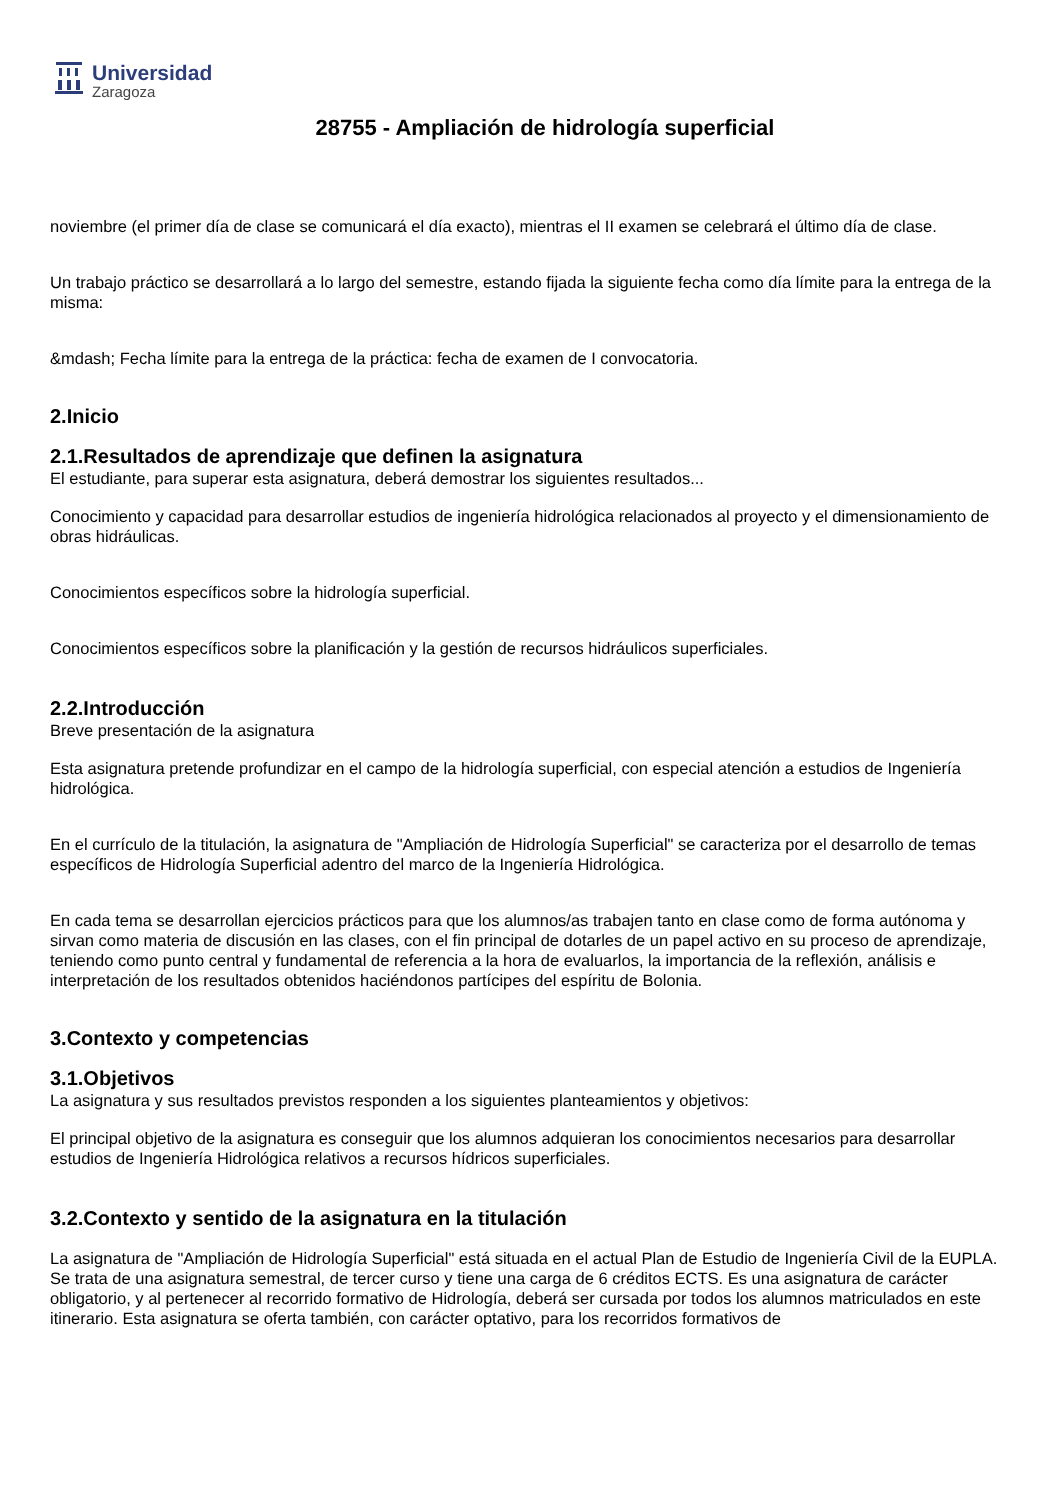Universidad
Zaragoza
28755 - Ampliación de hidrología superficial
noviembre (el primer día de clase se comunicará el día exacto), mientras el II examen se celebrará el último día de clase.
Un trabajo práctico se desarrollará a lo largo del semestre, estando fijada la siguiente fecha como día límite para la entrega de la misma:
&mdash; Fecha límite para la entrega de la práctica: fecha de examen de I convocatoria.
2.Inicio
2.1.Resultados de aprendizaje que definen la asignatura
El estudiante, para superar esta asignatura, deberá demostrar los siguientes resultados...
Conocimiento y capacidad para desarrollar estudios de ingeniería hidrológica relacionados al proyecto y el dimensionamiento de obras hidráulicas.
Conocimientos específicos sobre la hidrología superficial.
Conocimientos específicos sobre la planificación y la gestión de recursos hidráulicos superficiales.
2.2.Introducción
Breve presentación de la asignatura
Esta asignatura pretende profundizar en el campo de la hidrología superficial, con especial atención a estudios de Ingeniería hidrológica.
En el currículo de la titulación, la asignatura de "Ampliación de Hidrología Superficial" se caracteriza por el desarrollo de temas específicos de Hidrología Superficial adentro del marco de la Ingeniería Hidrológica.
En cada tema se desarrollan ejercicios prácticos para que los alumnos/as trabajen tanto en clase como de forma autónoma y sirvan como materia de discusión en las clases, con el fin principal de dotarles de un papel activo en su proceso de aprendizaje, teniendo como punto central y fundamental de referencia a la hora de evaluarlos, la importancia de la reflexión, análisis e interpretación de los resultados obtenidos haciéndonos partícipes del espíritu de Bolonia.
3.Contexto y competencias
3.1.Objetivos
La asignatura y sus resultados previstos responden a los siguientes planteamientos y objetivos:
El principal objetivo de la asignatura es conseguir que los alumnos adquieran los conocimientos necesarios para desarrollar estudios de Ingeniería Hidrológica relativos a recursos hídricos superficiales.
3.2.Contexto y sentido de la asignatura en la titulación
La asignatura de "Ampliación de Hidrología Superficial" está situada en el actual Plan de Estudio de Ingeniería Civil de la EUPLA. Se trata de una asignatura semestral, de tercer curso y tiene una carga de 6 créditos ECTS. Es una asignatura de carácter obligatorio, y al pertenecer al recorrido formativo de Hidrología, deberá ser cursada por todos los alumnos matriculados en este itinerario. Esta asignatura se oferta también, con carácter optativo, para los recorridos formativos de